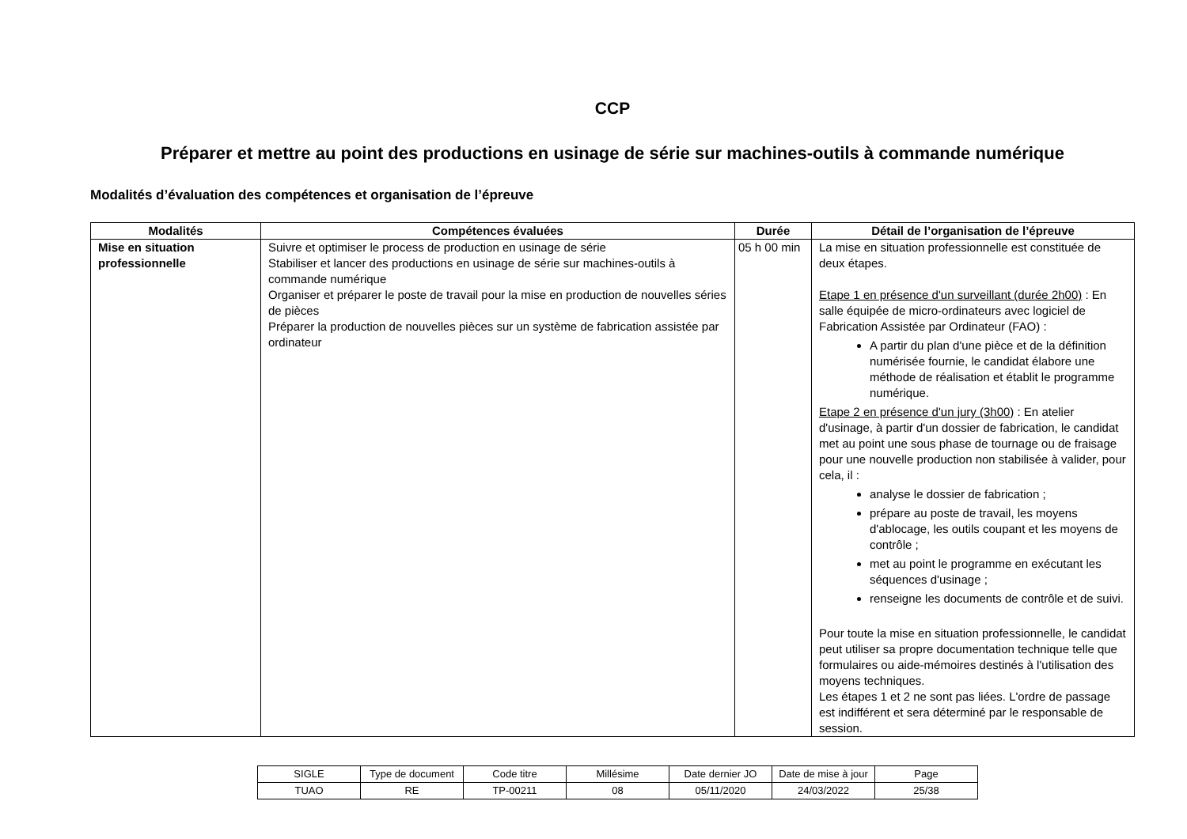CCP
Préparer et mettre au point des productions en usinage de série sur machines-outils à commande numérique
Modalités d’évaluation des compétences et organisation de l’épreuve
| Modalités | Compétences évaluées | Durée | Détail de l’organisation de l’épreuve |
| --- | --- | --- | --- |
| Mise en situation professionnelle | Suivre et optimiser le process de production en usinage de série Stabiliser et lancer des productions en usinage de série sur machines-outils à commande numérique Organiser et préparer le poste de travail pour la mise en production de nouvelles séries de pièces Préparer la production de nouvelles pièces sur un système de fabrication assistée par ordinateur | 05 h 00 min | La mise en situation professionnelle est constituée de deux étapes. Etape 1 en présence d'un surveillant (durée 2h00) : En salle équipée de micro-ordinateurs avec logiciel de Fabrication Assistée par Ordinateur (FAO) : A partir du plan d'une pièce et de la définition numérisée fournie, le candidat élabore une méthode de réalisation et établit le programme numérique. Etape 2 en présence d'un jury (3h00) : En atelier d'usinage, à partir d'un dossier de fabrication, le candidat met au point une sous phase de tournage ou de fraisage pour une nouvelle production non stabilisée à valider, pour cela, il : analyse le dossier de fabrication ; prépare au poste de travail, les moyens d'ablocage, les outils coupant et les moyens de contrôle ; met au point le programme en exécutant les séquences d'usinage ; renseigne les documents de contrôle et de suivi. Pour toute la mise en situation professionnelle, le candidat peut utiliser sa propre documentation technique telle que formulaires ou aide-mémoires destinés à l'utilisation des moyens techniques. Les étapes 1 et 2 ne sont pas liées. L'ordre de passage est indifférent et sera déterminé par le responsable de session. |
| SIGLE | Type de document | Code titre | Millésime | Date dernier JO | Date de mise à jour | Page |
| TUAO | RE | TP-00211 | 08 | 05/11/2020 | 24/03/2022 | 25/38 |